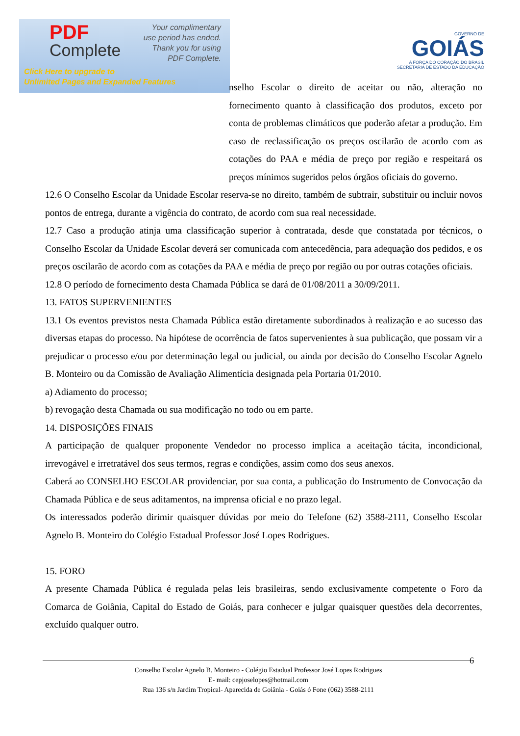PDF
Complete
Your complimentary
use period has ended.
Thank you for using
PDF Complete.
Click Here to upgrade to
Unlimited Pages and Expanded Features
GOVERNO DE
GOIÁS
A FORÇA DO CORAÇÃO DO BRASIL
SECRETARIA DE ESTADO DA EDUCAÇÃO
nselho Escolar o direito de aceitar ou não, alteração no fornecimento quanto à classificação dos produtos, exceto por conta de problemas climáticos que poderão afetar a produção. Em caso de reclassificação os preços oscilarão de acordo com as cotações do PAA e média de preço por região e respeitará os preços mínimos sugeridos pelos órgãos oficiais do governo.
12.6 O Conselho Escolar da Unidade Escolar reserva-se no direito, também de subtrair, substituir ou incluir novos pontos de entrega, durante a vigência do contrato, de acordo com sua real necessidade.
12.7 Caso a produção atinja uma classificação superior à contratada, desde que constatada por técnicos, o Conselho Escolar da Unidade Escolar deverá ser comunicada com antecedência, para adequação dos pedidos, e os preços oscilarão de acordo com as cotações da PAA e média de preço por região ou por outras cotações oficiais.
12.8 O período de fornecimento desta Chamada Pública se dará de 01/08/2011 a 30/09/2011.
13. FATOS SUPERVENIENTES
13.1 Os eventos previstos nesta Chamada Pública estão diretamente subordinados à realização e ao sucesso das diversas etapas do processo. Na hipótese de ocorrência de fatos supervenientes à sua publicação, que possam vir a prejudicar o processo e/ou por determinação legal ou judicial, ou ainda por decisão do Conselho Escolar Agnelo B. Monteiro ou da Comissão de Avaliação Alimentícia designada pela Portaria 01/2010.
a) Adiamento do processo;
b) revogação desta Chamada ou sua modificação no todo ou em parte.
14. DISPOSIÇÕES FINAIS
A participação de qualquer proponente Vendedor no processo implica a aceitação tácita, incondicional, irrevogável e irretratável dos seus termos, regras e condições, assim como dos seus anexos.
Caberá ao CONSELHO ESCOLAR providenciar, por sua conta, a publicação do Instrumento de Convocação da Chamada Pública e de seus aditamentos, na imprensa oficial e no prazo legal.
Os interessados poderão dirimir quaisquer dúvidas por meio do Telefone (62) 3588-2111, Conselho Escolar Agnelo B. Monteiro do Colégio Estadual Professor José Lopes Rodrigues.
15. FORO
A presente Chamada Pública é regulada pelas leis brasileiras, sendo exclusivamente competente o Foro da Comarca de Goiânia, Capital do Estado de Goiás, para conhecer e julgar quaisquer questões dela decorrentes, excluído qualquer outro.
6
Conselho Escolar Agnelo B. Monteiro - Colégio Estadual Professor José Lopes Rodrigues
E- mail: cepjoselopes@hotmail.com
Rua 136 s/n Jardim Tropical- Aparecida de Goiânia - Goiás ó Fone (062) 3588-2111